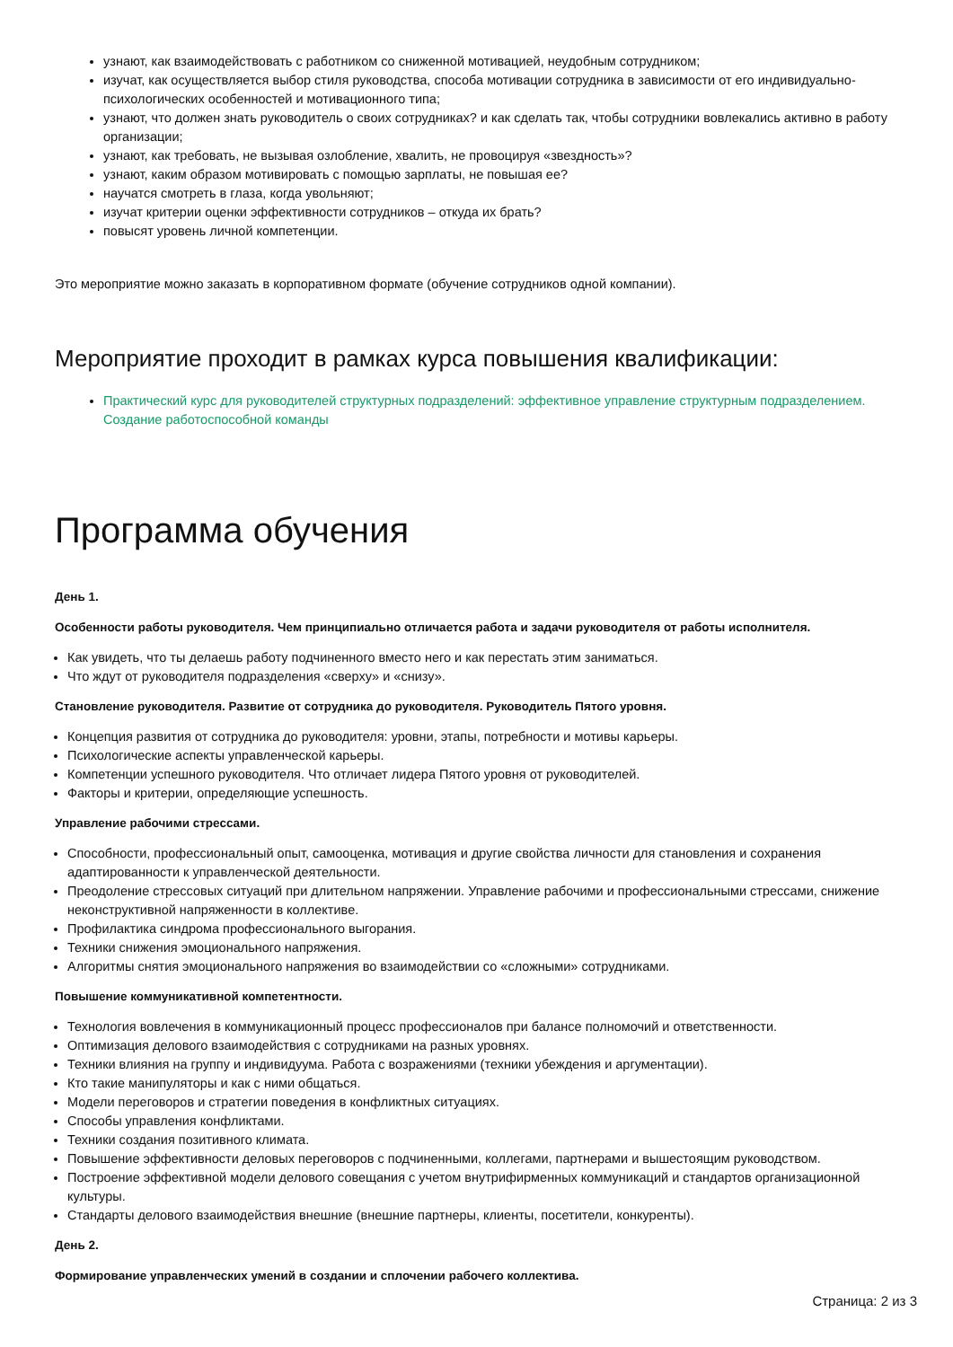узнают, как взаимодействовать с работником со сниженной мотивацией, неудобным сотрудником;
изучат, как осуществляется выбор стиля руководства, способа мотивации сотрудника в зависимости от его индивидуально-психологических особенностей и мотивационного типа;
узнают, что должен знать руководитель о своих сотрудниках? и как сделать так, чтобы сотрудники вовлекались активно в работу организации;
узнают, как требовать, не вызывая озлобление, хвалить, не провоцируя «звездность»?
узнают, каким образом мотивировать с помощью зарплаты, не повышая ее?
научатся смотреть в глаза, когда увольняют;
изучат критерии оценки эффективности сотрудников – откуда их брать?
повысят уровень личной компетенции.
Это мероприятие можно заказать в корпоративном формате (обучение сотрудников одной компании).
Мероприятие проходит в рамках курса повышения квалификации:
Практический курс для руководителей структурных подразделений: эффективное управление структурным подразделением. Создание работоспособной команды
Программа обучения
День 1.
Особенности работы руководителя. Чем принципиально отличается работа и задачи руководителя от работы исполнителя.
Как увидеть, что ты делаешь работу подчиненного вместо него и как перестать этим заниматься.
Что ждут от руководителя подразделения «сверху» и «снизу».
Становление руководителя. Развитие от сотрудника до руководителя. Руководитель Пятого уровня.
Концепция развития от сотрудника до руководителя: уровни, этапы, потребности и мотивы карьеры.
Психологические аспекты управленческой карьеры.
Компетенции успешного руководителя. Что отличает лидера Пятого уровня от руководителей.
Факторы и критерии, определяющие успешность.
Управление рабочими стрессами.
Способности, профессиональный опыт, самооценка, мотивация и другие свойства личности для становления и сохранения адаптированности к управленческой деятельности.
Преодоление стрессовых ситуаций при длительном напряжении. Управление рабочими и профессиональными стрессами, снижение неконструктивной напряженности в коллективе.
Профилактика синдрома профессионального выгорания.
Техники снижения эмоционального напряжения.
Алгоритмы снятия эмоционального напряжения во взаимодействии со «сложными» сотрудниками.
Повышение коммуникативной компетентности.
Технология вовлечения в коммуникационный процесс профессионалов при балансе полномочий и ответственности.
Оптимизация делового взаимодействия с сотрудниками на разных уровнях.
Техники влияния на группу и индивидуума. Работа с возражениями (техники убеждения и аргументации).
Кто такие манипуляторы и как с ними общаться.
Модели переговоров и стратегии поведения в конфликтных ситуациях.
Способы управления конфликтами.
Техники создания позитивного климата.
Повышение эффективности деловых переговоров с подчиненными, коллегами, партнерами и вышестоящим руководством.
Построение эффективной модели делового совещания с учетом внутрифирменных коммуникаций и стандартов организационной культуры.
Стандарты делового взаимодействия внешние (внешние партнеры, клиенты, посетители, конкуренты).
День 2.
Формирование управленческих умений в создании и сплочении рабочего коллектива.
Страница: 2 из 3